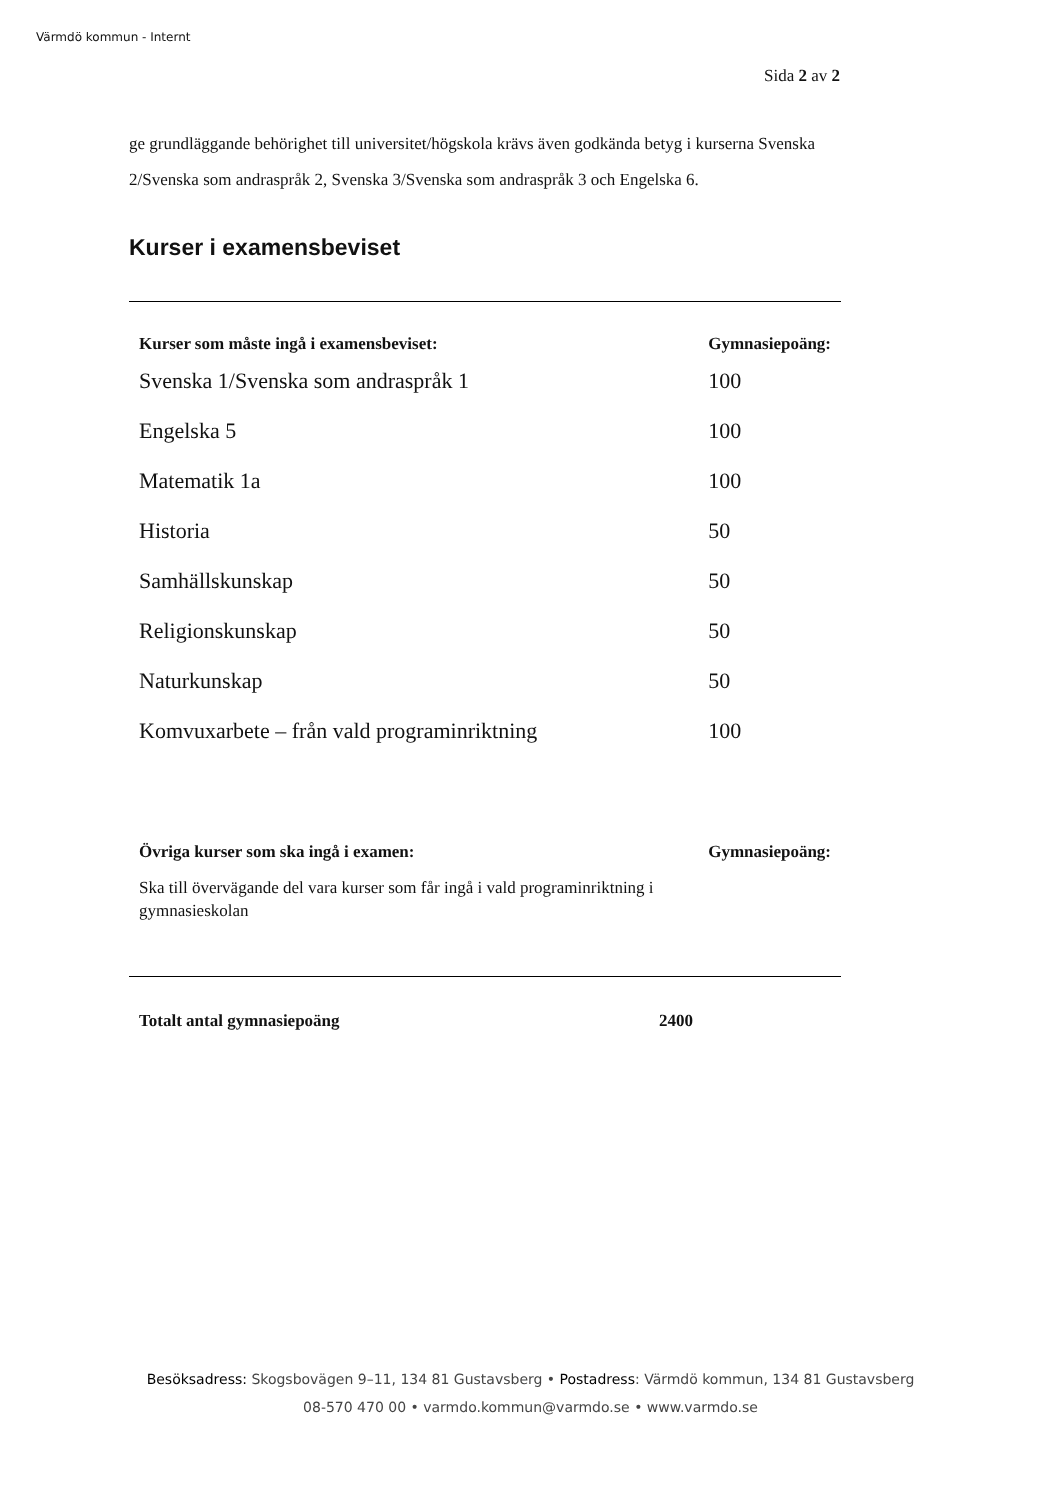Värmdö kommun - Internt
Sida 2 av 2
ge grundläggande behörighet till universitet/högskola krävs även godkända betyg i kurserna Svenska 2/Svenska som andraspråk 2, Svenska 3/Svenska som andraspråk 3 och Engelska 6.
Kurser i examensbeviset
| Kurser som måste ingå i examensbeviset: | Gymnasiepoäng: |
| --- | --- |
| Svenska 1/Svenska som andraspråk 1 | 100 |
| Engelska 5 | 100 |
| Matematik 1a | 100 |
| Historia | 50 |
| Samhällskunskap | 50 |
| Religionskunskap | 50 |
| Naturkunskap | 50 |
| Komvuxarbete – från vald programinriktning | 100 |
| Övriga kurser som ska ingå i examen: | Gymnasiepoäng: |
| Ska till övervägande del vara kurser som får ingå i vald programinriktning i gymnasieskolan | |
| Totalt antal gymnasiepoäng | 2400 |
| --- | --- |
Besöksadress: Skogsbovägen 9–11, 134 81 Gustavsberg • Postadress: Värmdö kommun, 134 81 Gustavsberg
08-570 470 00 • varmdo.kommun@varmdo.se • www.varmdo.se